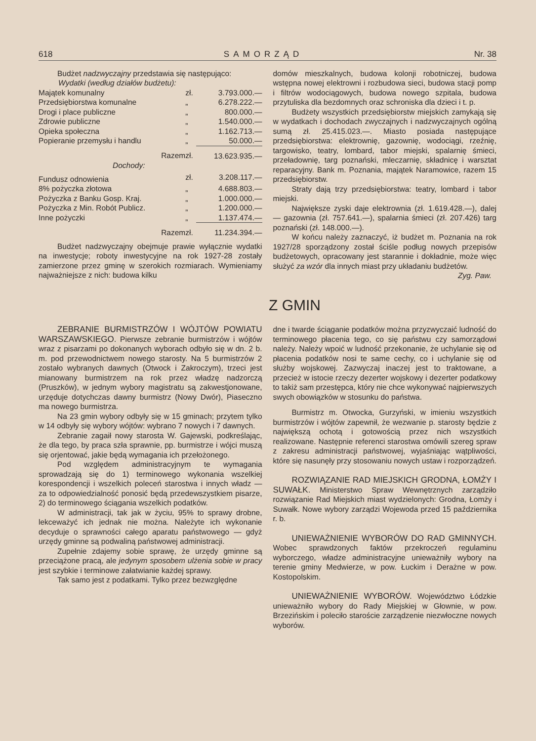618 SAMORZĄD Nr. 38
Budżet nadzwyczajny przedstawia się następująco:
Wydatki (według działów budżetu):
| Majątek komunalny | zł. | 3.793.000.— |
| Przedsiębiorstwa komunalne | „ | 6.278.222.— |
| Drogi i place publiczne | „ | 800.000.— |
| Zdrowie publiczne | „ | 1.540.000.— |
| Opieka społeczna | „ | 1.162.713.— |
| Popieranie przemysłu i handlu | „ | 50.000.— |
| Razem | zł. | 13.623.935.— |
| Dochody: | | |
| Fundusz odnowienia | zł. | 3.208.117.— |
| 8% pożyczka złotowa | „ | 4.688.803.— |
| Pożyczka z Banku Gosp. Kraj. | „ | 1.000.000.— |
| Pożyczka z Min. Robót Publicz. | „ | 1.200.000.— |
| Inne pożyczki | „ | 1.137.474.— |
| Razem | zł. | 11.234.394.— |
Budżet nadzwyczajny obejmuje prawie wyłącznie wydatki na inwestycje; roboty inwestycyjne na rok 1927-28 zostały zamierzone przez gminę w szerokich rozmiarach. Wymieniamy najważniejsze z nich: budowa kilku
domów mieszkalnych, budowa kolonji robotniczej, budowa wstępna nowej elektrowni i rozbudowa sieci, budowa stacji pomp i filtrów wodociągowych, budowa nowego szpitala, budowa przytuliska dla bezdomnych oraz schroniska dla dzieci i t. p.
Budżety wszystkich przedsiębiorstw miejskich zamykają się w wydatkach i dochodach zwyczajnych i nadzwyczajnych ogólną sumą zł. 25.415.023.—. Miasto posiada następujące przedsiębiorstwa: elektrownię, gazownię, wodociągi, rzeźnię, targowisko, teatry, lombard, tabor miejski, spalarnię śmieci, przeładownię, targ poznański, mleczarnię, składnicę i warsztat reparacyjny. Bank m. Poznania, majątek Naramowice, razem 15 przedsiębiorstw.
Straty dają trzy przedsiębiorstwa: teatry, lombard i tabor miejski.
Największe zyski daje elektrownia (zł. 1.619.428.—), dalej — gazownia (zł. 757.641.—), spalarnia śmieci (zł. 207.426) targ poznański (zł. 148.000.—).
W końcu należy zaznaczyć, iż budżet m. Poznania na rok 1927/28 sporządzony został ściśle podług nowych przepisów budżetowych, opracowany jest starannie i dokładnie, może więc służyć za wzór dla innych miast przy układaniu budżetów.
Zyg. Paw.
Z GMIN
ZEBRANIE BURMISTRZÓW I WÓJTÓW POWIATU WARSZAWSKIEGO. Pierwsze zebranie burmistrzów i wójtów wraz z pisarzami po dokonanych wyborach odbyło się w dn. 2 b. m. pod przewodnictwem nowego starosty. Na 5 burmistrzów 2 zostało wybranych dawnych (Otwock i Zakroczym), trzeci jest mianowany burmistrzem na rok przez władzę nadzorczą (Pruszków), w jednym wybory magistratu są zakwestjonowane, urzęduje dotychczas dawny burmistrz (Nowy Dwór), Piaseczno ma nowego burmistrza.
Na 23 gmin wybory odbyły się w 15 gminach; przytem tylko w 14 odbyły się wybory wójtów: wybrano 7 nowych i 7 dawnych.
Zebranie zagaił nowy starosta W. Gajewski, podkreślając, że dla tego, by praca szła sprawnie, pp. burmistrze i wójci muszą się orjentować, jakie będą wymagania ich przełożonego.
Pod względem administracyjnym te wymagania sprowadzają się do 1) terminowego wykonania wszelkiej korespondencji i wszelkich poleceń starostwa i innych władz — za to odpowiedzialność ponosić będą przedewszystkiem pisarze, 2) do terminowego ściągania wszelkich podatków.
W administracji, tak jak w życiu, 95% to sprawy drobne, lekceważyć ich jednak nie można. Należyte ich wykonanie decyduje o sprawności całego aparatu państwowego — gdyż urzędy gminne są podwaliną państwowej administracji.
Zupełnie zdajemy sobie sprawę, że urzędy gminne są przeciążone pracą, ale jedynym sposobem ulżenia sobie w pracy jest szybkie i terminowe załatwianie każdej sprawy.
Tak samo jest z podatkami. Tylko przez bezwzględne
dne i twarde ściąganie podatków można przyzwyczaić ludność do terminowego płacenia tego, co się państwu czy samorządowi należy. Należy wpoić w ludność przekonanie, że uchylanie się od płacenia podatków nosi te same cechy, co i uchylanie się od służby wojskowej. Zazwyczaj inaczej jest to traktowane, a przecież w istocie rzeczy dezerter wojskowy i dezerter podatkowy to takiż sam przestępca, który nie chce wykonywać najpierwszych swych obowiązków w stosunku do państwa.
Burmistrz m. Otwocka, Gurzyński, w imieniu wszystkich burmistrzów i wójtów zapewnił, że wezwanie p. starosty będzie z największą ochotą i gotowością przez nich wszystkich realizowane. Następnie referenci starostwa omówili szereg spraw z zakresu administracji państwowej, wyjaśniając wątpliwości, które się nasunęły przy stosowaniu nowych ustaw i rozporządzeń.
ROZWIĄZANIE RAD MIEJSKICH GRODNA, ŁOMŻY I SUWAŁK. Ministerstwo Spraw Wewnętrznych zarządziło rozwiązanie Rad Miejskich miast wydzielonych: Grodna, Łomży i Suwałk. Nowe wybory zarządzi Wojewoda przed 15 października r. b.
UNIEWAŻNIENIE WYBORÓW DO RAD GMINNYCH. Wobec sprawdzonych faktów przekroczeń regulaminu wyborczego, władze administracyjne unieważniły wybory na terenie gminy Medwierze, w pow. Łuckim i Derażne w pow. Kostopolskim.
UNIEWAŻNIENIE WYBORÓW. Województwo Łódzkie unieważniło wybory do Rady Miejskiej w Głownie, w pow. Brzezińskim i poleciło staroście zarządzenie niezwłoczne nowych wyborów.